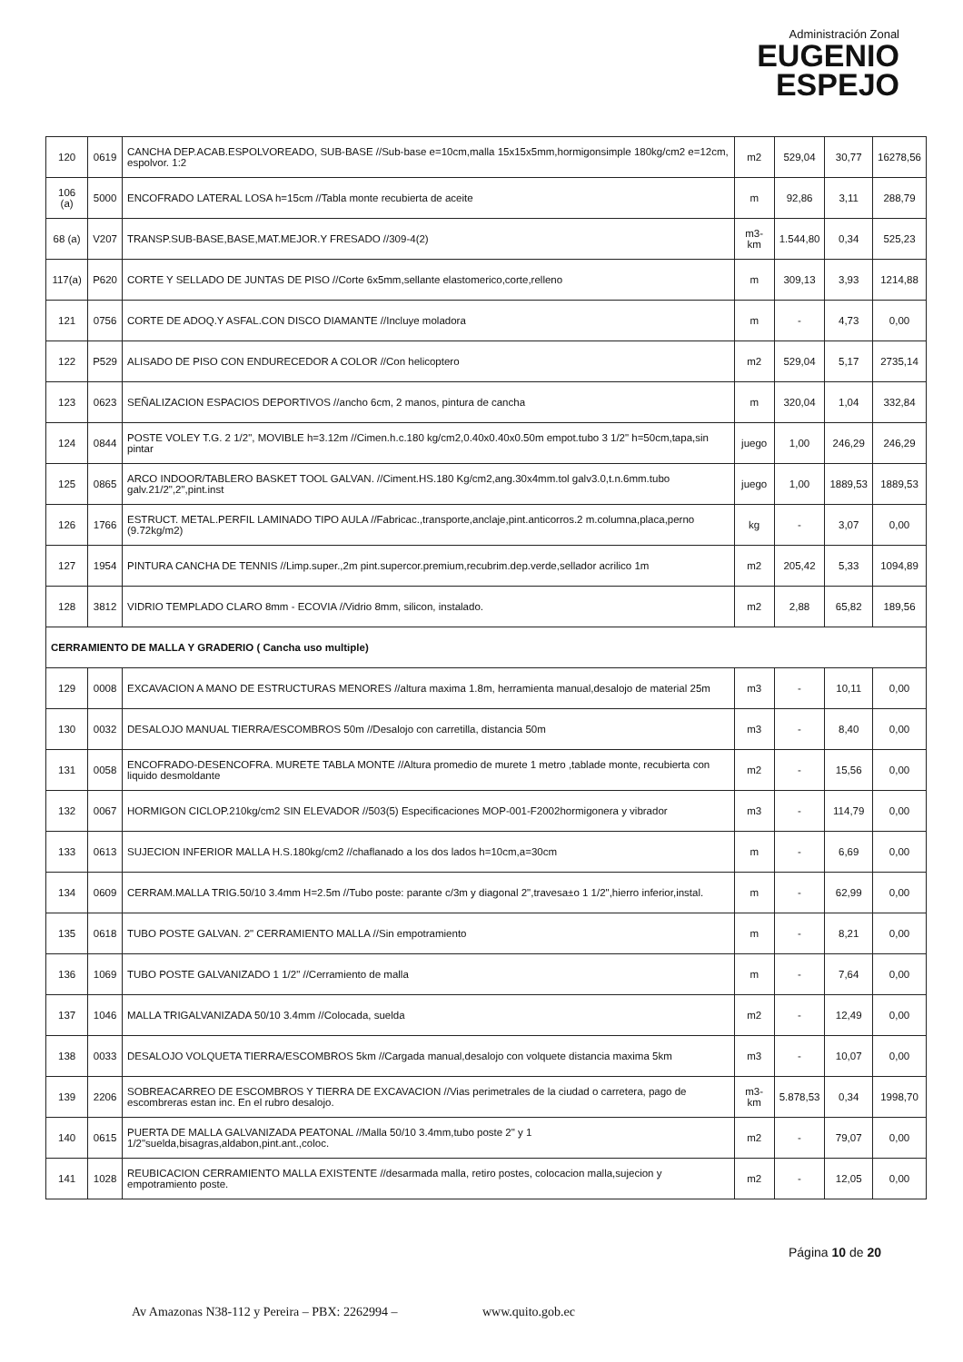Administración Zonal
EUGENIO
ESPEJO
| 120 | 0619 | CANCHA DEP.ACAB.ESPOLVOREADO, SUB-BASE //Sub-base e=10cm,malla 15x15x5mm,hormigonsimple 180kg/cm2 e=12cm, espolvor. 1:2 | m2 | 529,04 | 30,77 | 16278,56 |
| 106 (a) | 5000 | ENCOFRADO LATERAL LOSA h=15cm //Tabla monte recubierta de aceite | m | 92,86 | 3,11 | 288,79 |
| 68 (a) | V207 | TRANSP.SUB-BASE,BASE,MAT.MEJOR.Y FRESADO //309-4(2) | m3-km | 1.544,80 | 0,34 | 525,23 |
| 117(a) | P620 | CORTE Y SELLADO DE JUNTAS DE PISO //Corte 6x5mm,sellante elastomerico,corte,relleno | m | 309,13 | 3,93 | 1214,88 |
| 121 | 0756 | CORTE DE ADOQ.Y ASFAL.CON DISCO DIAMANTE //Incluye moladora | m | - | 4,73 | 0,00 |
| 122 | P529 | ALISADO DE PISO CON ENDURECEDOR A COLOR //Con helicoptero | m2 | 529,04 | 5,17 | 2735,14 |
| 123 | 0623 | SEÑALIZACION ESPACIOS DEPORTIVOS //ancho 6cm, 2 manos, pintura de cancha | m | 320,04 | 1,04 | 332,84 |
| 124 | 0844 | POSTE VOLEY T.G. 2 1/2", MOVIBLE h=3.12m //Cimen.h.c.180 kg/cm2,0.40x0.40x0.50m empot.tubo 3 1/2" h=50cm,tapa,sin pintar | juego | 1,00 | 246,29 | 246,29 |
| 125 | 0865 | ARCO INDOOR/TABLERO BASKET TOOL GALVAN. //Ciment.HS.180 Kg/cm2,ang.30x4mm.tol galv3.0,t.n.6mm.tubo galv.21/2",2",pint.inst | juego | 1,00 | 1889,53 | 1889,53 |
| 126 | 1766 | ESTRUCT. METAL.PERFIL LAMINADO TIPO AULA //Fabricac.,transporte,anclaje,pint.anticorros.2 m.columna,placa,perno (9.72kg/m2) | kg | - | 3,07 | 0,00 |
| 127 | 1954 | PINTURA CANCHA DE TENNIS //Limp.super.,2m pint.supercor.premium,recubrim.dep.verde,sellador acrilico 1m | m2 | 205,42 | 5,33 | 1094,89 |
| 128 | 3812 | VIDRIO TEMPLADO CLARO 8mm - ECOVIA //Vidrio 8mm, silicon, instalado. | m2 | 2,88 | 65,82 | 189,56 |
| CERRAMIENTO DE MALLA Y GRADERIO ( Cancha uso multiple) | | | | | | |
| 129 | 0008 | EXCAVACION A MANO DE ESTRUCTURAS MENORES //altura maxima 1.8m, herramienta manual,desalojo de material 25m | m3 | - | 10,11 | 0,00 |
| 130 | 0032 | DESALOJO MANUAL TIERRA/ESCOMBROS 50m //Desalojo con carretilla, distancia 50m | m3 | - | 8,40 | 0,00 |
| 131 | 0058 | ENCOFRADO-DESENCOFRA. MURETE TABLA MONTE //Altura promedio de murete 1 metro ,tablade monte, recubierta con liquido desmoldante | m2 | - | 15,56 | 0,00 |
| 132 | 0067 | HORMIGON CICLOP.210kg/cm2 SIN ELEVADOR //503(5) Especificaciones MOP-001-F2002hormigonera y vibrador | m3 | - | 114,79 | 0,00 |
| 133 | 0613 | SUJECION INFERIOR MALLA H.S.180kg/cm2 //chaflanado a los dos lados h=10cm,a=30cm | m | - | 6,69 | 0,00 |
| 134 | 0609 | CERRAM.MALLA TRIG.50/10 3.4mm H=2.5m //Tubo poste: parante c/3m y diagonal 2",travesa±o 1 1/2",hierro inferior,instal. | m | - | 62,99 | 0,00 |
| 135 | 0618 | TUBO POSTE GALVAN. 2" CERRAMIENTO MALLA //Sin empotramiento | m | - | 8,21 | 0,00 |
| 136 | 1069 | TUBO POSTE GALVANIZADO 1 1/2" //Cerramiento de malla | m | - | 7,64 | 0,00 |
| 137 | 1046 | MALLA TRIGALVANIZADA 50/10 3.4mm //Colocada, suelda | m2 | - | 12,49 | 0,00 |
| 138 | 0033 | DESALOJO VOLQUETA TIERRA/ESCOMBROS 5km //Cargada manual,desalojo con volquete distancia maxima 5km | m3 | - | 10,07 | 0,00 |
| 139 | 2206 | SOBREACARREO DE ESCOMBROS Y TIERRA DE EXCAVACION //Vias perimetrales de la ciudad o carretera, pago de escombreras estan inc. En el rubro desalojo. | m3-km | 5.878,53 | 0,34 | 1998,70 |
| 140 | 0615 | PUERTA DE MALLA GALVANIZADA PEATONAL //Malla 50/10 3.4mm,tubo poste 2" y 1 1/2"suelda,bisagras,aldabon,pint.ant.,coloc. | m2 | - | 79,07 | 0,00 |
| 141 | 1028 | REUBICACION CERRAMIENTO MALLA EXISTENTE //desarmada malla, retiro postes, colocacion malla,sujecion y empotramiento poste. | m2 | - | 12,05 | 0,00 |
Página 10 de 20
Av Amazonas N38-112 y Pereira – PBX: 2262994 – www.quito.gob.ec